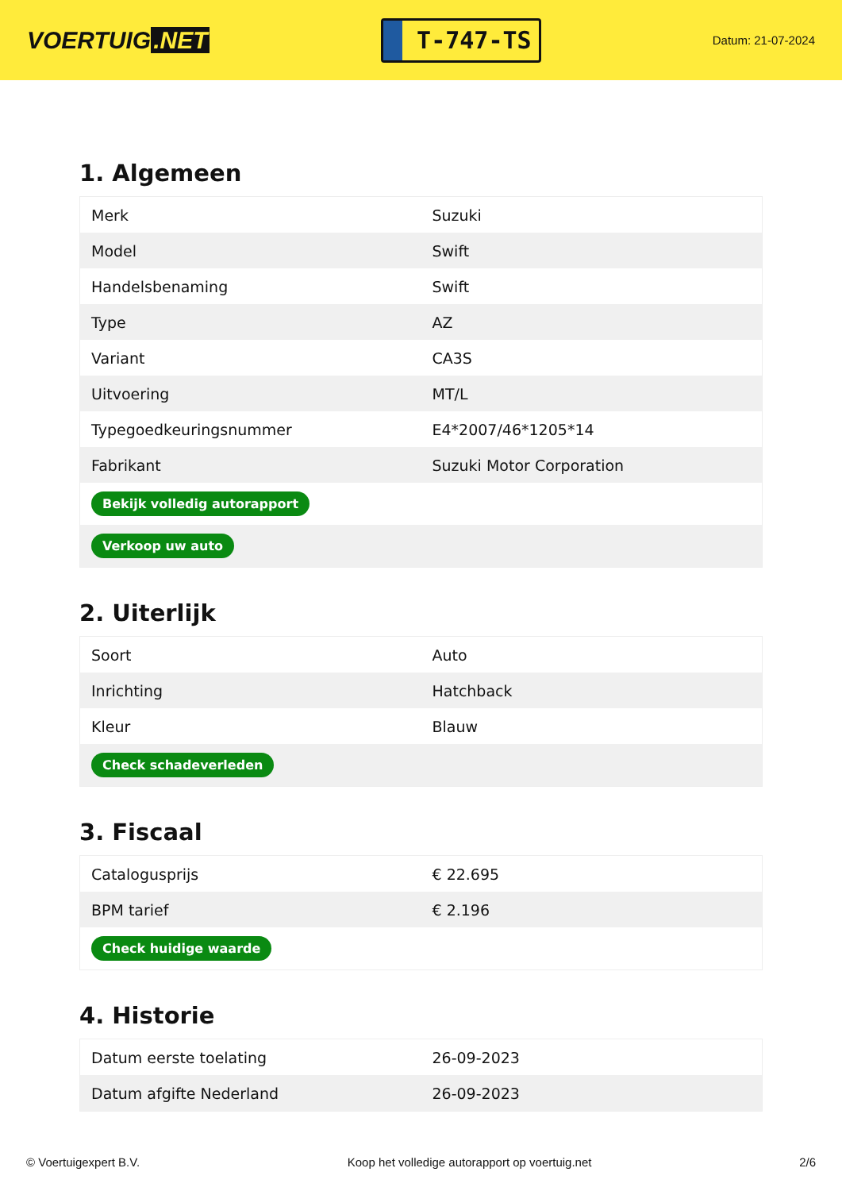VOERTUIG.NET
T-747-TS
Datum: 21-07-2024
1. Algemeen
| Merk | Suzuki |
| Model | Swift |
| Handelsbenaming | Swift |
| Type | AZ |
| Variant | CA3S |
| Uitvoering | MT/L |
| Typegoedkeuringsnummer | E4*2007/46*1205*14 |
| Fabrikant | Suzuki Motor Corporation |
| Bekijk volledig autorapport | |
| Verkoop uw auto | |
2. Uiterlijk
| Soort | Auto |
| Inrichting | Hatchback |
| Kleur | Blauw |
| Check schadeverleden | |
3. Fiscaal
| Catalogusprijs | € 22.695 |
| BPM tarief | € 2.196 |
| Check huidige waarde | |
4. Historie
| Datum eerste toelating | 26-09-2023 |
| Datum afgifte Nederland | 26-09-2023 |
© Voertuigexpert B.V. Koop het volledige autorapport op voertuig.net 2/6